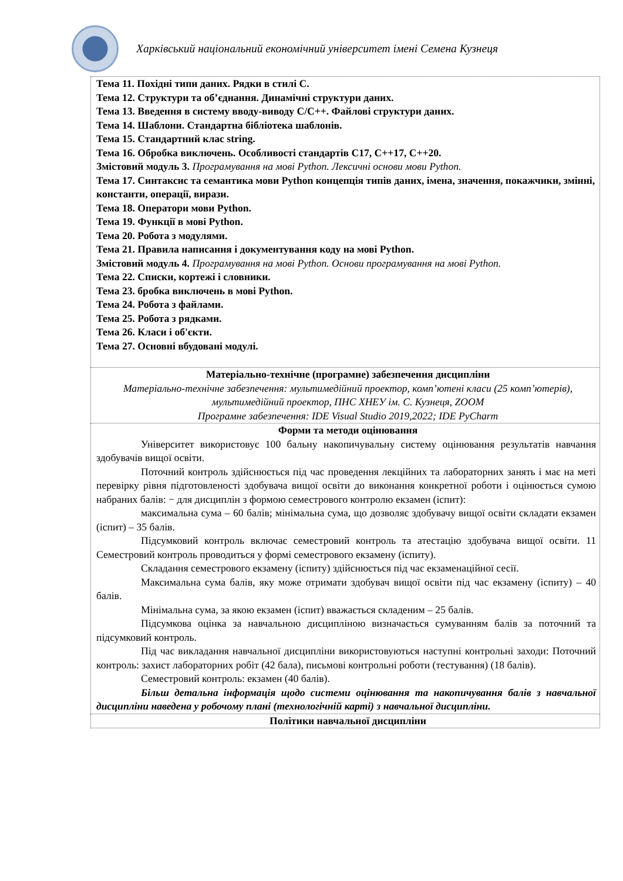Харківський національний економічний університет імені Семена Кузнеця
| Тема 11. Похідні типи даних. Рядки в стилі С. Тема 12. Структури та об’єднання. Динамічні структури даних. Тема 13. Введення в систему вводу-виводу С/С++. Файлові структури даних. Тема 14. Шаблони. Стандартна бібліотека шаблонів. Тема 15. Стандартний клас string. Тема 16. Обробка виключень. Особливості стандартів С17, С++17, С++20. Змістовий модуль 3. Програмування на мові Python. Лексичні основи мови Python. Тема 17. Синтаксис та семантика мови Python концепція типів даних, імена, значення, покажчики, змінні, константи, операції, вирази. Тема 18. Оператори мови Python. Тема 19. Функції в мові Python. Тема 20. Робота з модулями. Тема 21. Правила написання і документування коду на мові Python. Змістовий модуль 4. Програмування на мові Python. Основи програмування на мові Python. Тема 22. Списки, кортежі і словники. Тема 23. бробка виключень в мові Python. Тема 24. Робота з файлами. Тема 25. Робота з рядками. Тема 26. Класи і об'єкти. Тема 27. Основні вбудовані модулі. |
| Матеріально-технічне (програмне) забезпечення дисципліни Матеріально-технічне забезпечення: мультимедійний проектор, комп’ютені класи (25 комп’ютерів), мультимедійний проектор, ПНС ХНЕУ ім. С. Кузнеця, ZOOM Програмне забезпечення: IDE Visual Studio 2019,2022; IDE PyCharm |
| Форми та методи оцінювання Університет використовує 100 бальну накопичувальну систему оцінювання результатів навчання здобувачів вищої освіти. Поточний контроль здійснюється під час проведення лекційних та лабораторних занять і має на меті перевірку рівня підготовленості здобувача вищої освіти до виконання конкретної роботи і оцінюється сумою набраних балів: − для дисциплін з формою семестрового контролю екзамен (іспит): максимальна сума – 60 балів; мінімальна сума, що дозволяє здобувачу вищої освіти складати екзамен (іспит) – 35 балів. Підсумковий контроль включає семестровий контроль та атестацію здобувача вищої освіти. 11 Семестровий контроль проводиться у формі семестрового екзамену (іспиту). Складання семестрового екзамену (іспиту) здійснюється під час екзаменаційної сесії. Максимальна сума балів, яку може отримати здобувач вищої освіти під час екзамену (іспиту) – 40 балів. Мінімальна сума, за якою екзамен (іспит) вважається складеним – 25 балів. Підсумкова оцінка за навчальною дисципліною визначається сумуванням балів за поточний та підсумковий контроль. Під час викладання навчальної дисципліни використовуються наступні контрольні заходи: Поточний контроль: захист лабораторних робіт (42 бала), письмові контрольні роботи (тестування) (18 балів). Семестровий контроль: екзамен (40 балів). Більш детальна інформація щодо системи оцінювання та накопичування балів з навчальної дисципліни наведена у робочому плані (технологічній карті) з навчальної дисципліни. |
| Політики навчальної дисципліни |